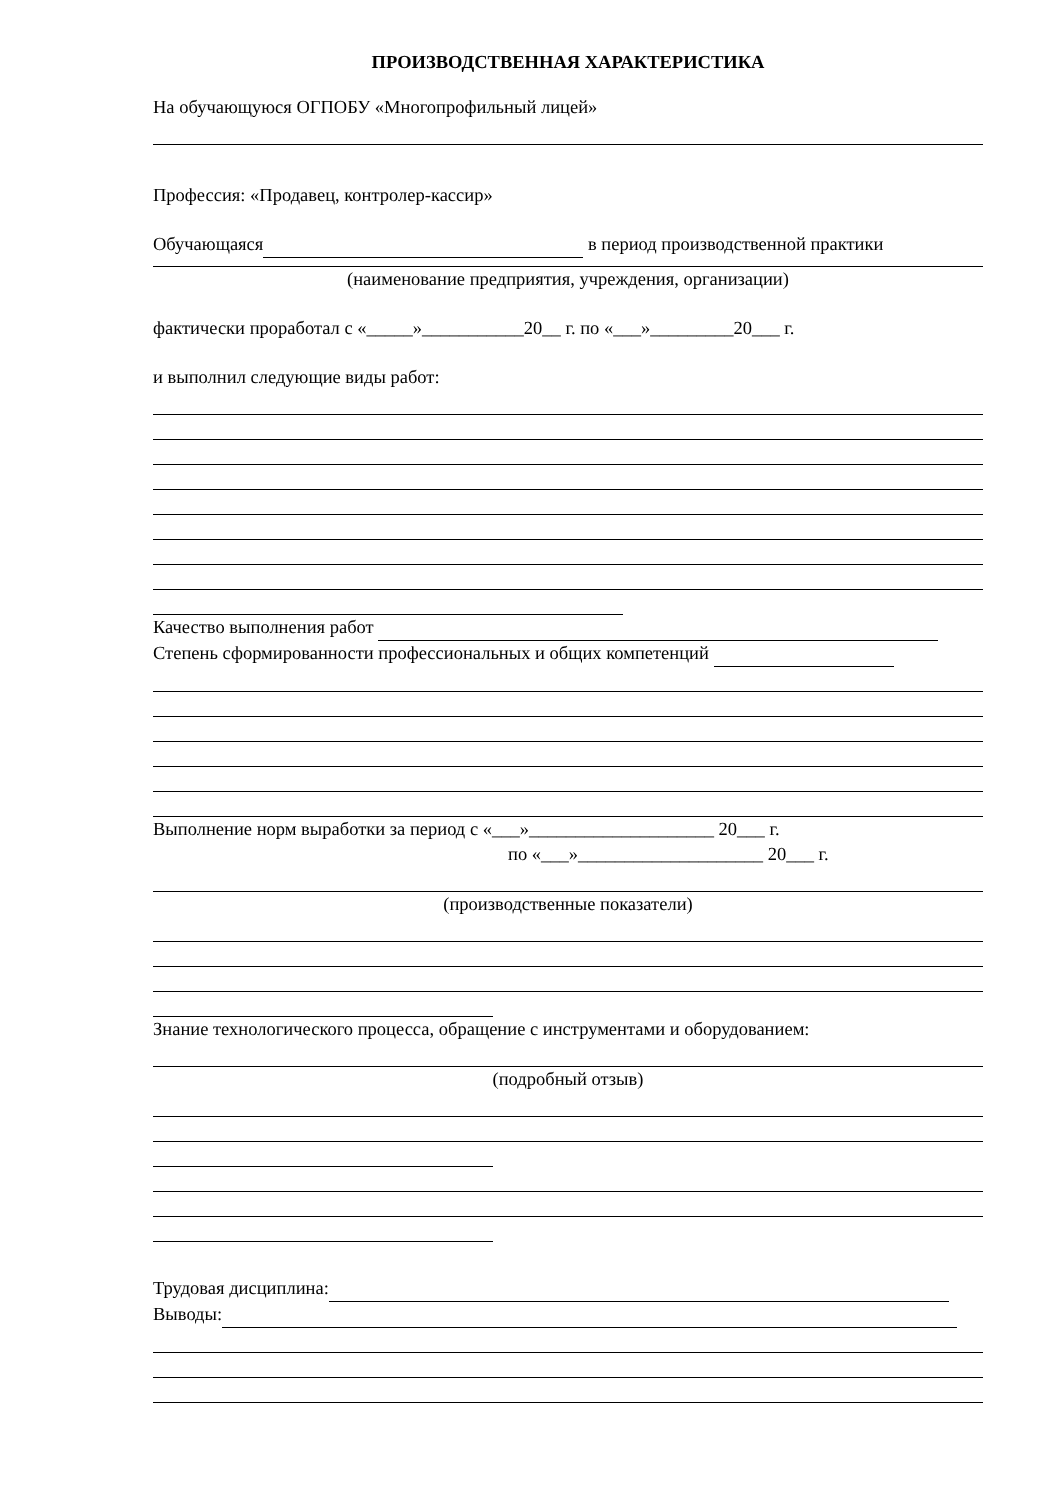ПРОИЗВОДСТВЕННАЯ ХАРАКТЕРИСТИКА
На обучающуюся ОГПОБУ «Многопрофильный лицей»
Профессия: «Продавец, контролер-кассир»
Обучающаяся в период производственной практики
(наименование предприятия, учреждения, организации)
фактически проработал с «_____»___________20__ г. по «___»_________20___ г.
и выполнил следующие виды работ:
Качество выполнения работ
Степень сформированности профессиональных и общих компетенций
Выполнение норм выработки за период с «___»____________________ 20___ г.
по «___»____________________ 20___ г.
(производственные показатели)
Знание технологического процесса, обращение с инструментами и оборудованием:
(подробный отзыв)
Трудовая дисциплина:
Выводы: